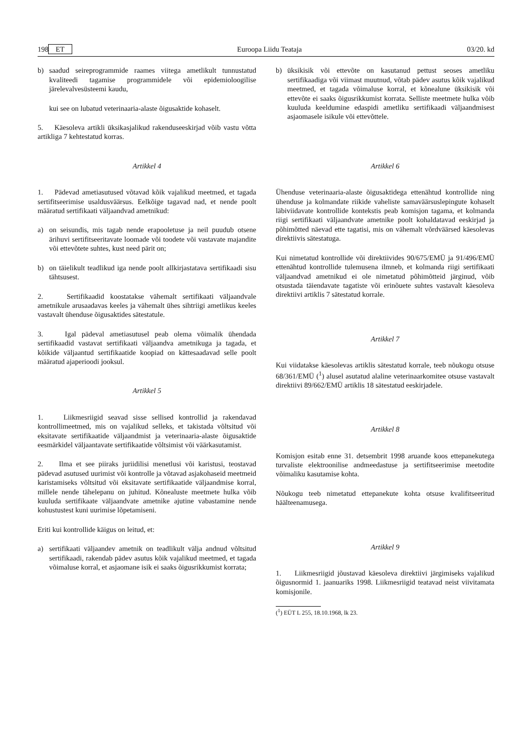198 ET Euroopa Liidu Teataja 03/20. kd
b) saadud seireprogrammide raames viitega ametlikult tunnustatud kvaliteedi tagamise programmidele või epidemioloogilise järelevalvesüsteemi kaudu,
kui see on lubatud veterinaaria-alaste õigusaktide kohaselt.
5. Käesoleva artikli üksikasjalikud rakenduseeskirjad võib vastu võtta artikliga 7 kehtestatud korras.
Artikkel 4
1. Pädevad ametiasutused võtavad kõik vajalikud meetmed, et tagada sertifitseerimise usaldusväärsus. Eelkõige tagavad nad, et nende poolt määratud sertifikaati väljaandvad ametnikud:
a) on seisundis, mis tagab nende erapooletuse ja neil puudub otsene ärihuvi sertifitseeritavate loomade või toodete või vastavate majandite või ettevõtete suhtes, kust need pärit on;
b) on täielikult teadlikud iga nende poolt allkirjastatava sertifikaadi sisu tähtsusest.
2. Sertifikaadid koostatakse vähemalt sertifikaati väljaandvale ametnikule arusaadavas keeles ja vähemalt ühes sihtriigi ametlikus keeles vastavalt ühenduse õigusaktides sätestatule.
3. Igal pädeval ametiasutusel peab olema võimalik ühendada sertifikaadid vastavat sertifikaati väljaandva ametnikuga ja tagada, et kõikide väljaantud sertifikaatide koopiad on kättesaadavad selle poolt määratud ajaperioodi jooksul.
Artikkel 5
1. Liikmesriigid seavad sisse sellised kontrollid ja rakendavad kontrollimeetmed, mis on vajalikud selleks, et takistada võltsitud või eksitavate sertifikaatide väljaandmist ja veterinaaria-alaste õigusaktide eesmärkidel väljaantavate sertifikaatide võltsimist või väärkasutamist.
2. Ilma et see piiraks juriidilisi menetlusi või karistusi, teostavad pädevad asutused uurimist või kontrolle ja võtavad asjakohaseid meetmeid karistamiseks võltsitud või eksitavate sertifikaatide väljaandmise korral, millele nende tähelepanu on juhitud. Kõnealuste meetmete hulka võib kuuluda sertifikaate väljaandvate ametnike ajutine vabastamine nende kohustustest kuni uurimise lõpetamiseni.
Eriti kui kontrollide käigus on leitud, et:
a) sertifikaati väljaandev ametnik on teadlikult välja andnud võltsitud sertifikaadi, rakendab pädev asutus kõik vajalikud meetmed, et tagada võimaluse korral, et asjaomane isik ei saaks õigusrikkumist korrata;
b) üksikisik või ettevõte on kasutanud pettust seoses ametliku sertifikaadiga või viimast muutnud, võtab pädev asutus kõik vajalikud meetmed, et tagada võimaluse korral, et kõnealune üksikisik või ettevõte ei saaks õigusrikkumist korrata. Selliste meetmete hulka võib kuuluda keeldumine edaspidi ametliku sertifikaadi väljaandmisest asjaomasele isikule või ettevõttele.
Artikkel 6
Ühenduse veterinaaria-alaste õigusaktidega ettenähtud kontrollide ning ühenduse ja kolmandate riikide vaheliste samaväärsuslepingute kohaselt läbiviidavate kontrollide kontekstis peab komisjon tagama, et kolmanda riigi sertifikaati väljaandvate ametnike poolt kohaldatavad eeskirjad ja põhimõtted näevad ette tagatisi, mis on vähemalt võrdväärsed käesolevas direktiivis sätestatuga.
Kui nimetatud kontrollide või direktiivides 90/675/EMÜ ja 91/496/EMÜ ettenähtud kontrollide tulemusena ilmneb, et kolmanda riigi sertifikaati väljaandvad ametnikud ei ole nimetatud põhimõtteid järginud, võib otsustada täiendavate tagatiste või erinõuete suhtes vastavalt käesoleva direktiivi artiklis 7 sätestatud korrale.
Artikkel 7
Kui viidatakse käesolevas artiklis sätestatud korrale, teeb nõukogu otsuse 68/361/EMÜ (<sup>1</sup>) alusel asutatud alaline veterinaarkomitee otsuse vastavalt direktiivi 89/662/EMÜ artiklis 18 sätestatud eeskirjadele.
Artikkel 8
Komisjon esitab enne 31. detsembrit 1998 aruande koos ettepanekutega turvaliste elektroonilise andmeedastuse ja sertifitseerimise meetodite võimaliku kasutamise kohta.
Nõukogu teeb nimetatud ettepanekute kohta otsuse kvalifitseeritud häälteenamusega.
Artikkel 9
1. Liikmesriigid jõustavad käesoleva direktiivi järgimiseks vajalikud õigusnormid 1. jaanuariks 1998. Liikmesriigid teatavad neist viivitamata komisjonile.
(<sup>1</sup>) EÜT L 255, 18.10.1968, lk 23.